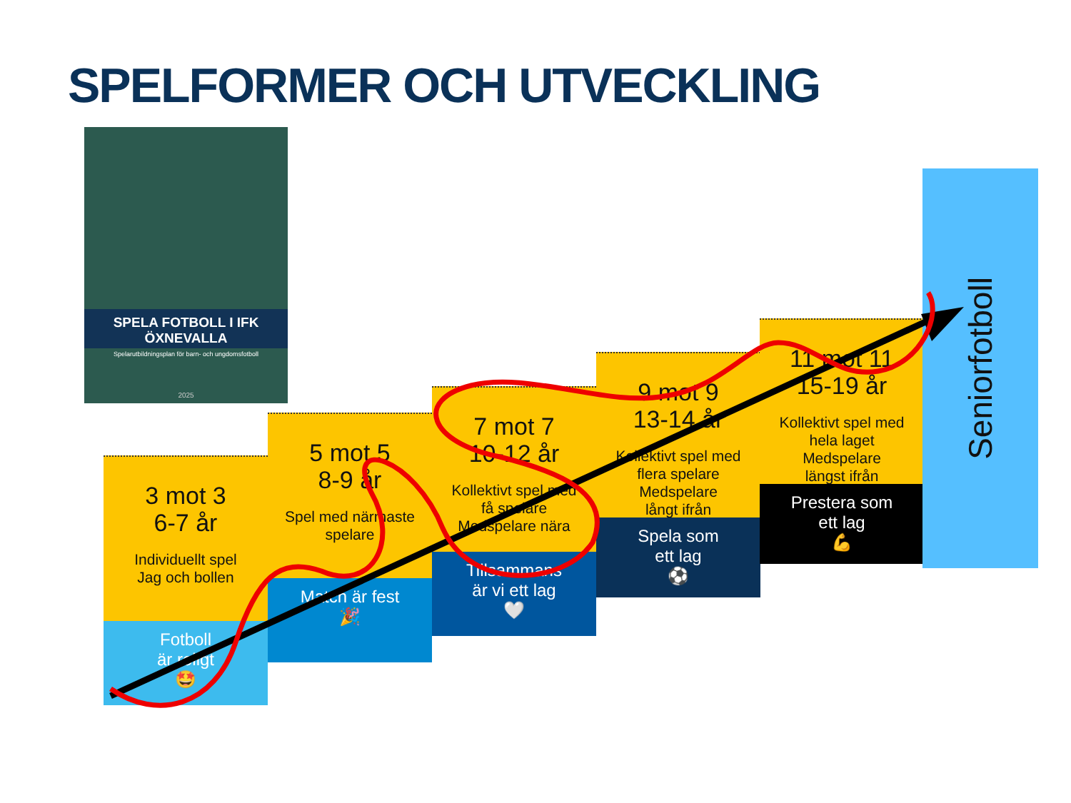SPELFORMER OCH UTVECKLING
SPELA FOTBOLL I IFK ÖXNEVALLA
Spelarutbildningsplan för barn- och ungdomsfotboll
2025
3 mot 3
6-7 år
Individuellt spel
Jag och bollen
Fotboll
är roligt
🤩
5 mot 5
8-9 år
Spel med närmaste
spelare
Match är fest
🎉
7 mot 7
10-12 år
Kollektivt spel med
få spelare
Medspelare nära
Tillsammans
är vi ett lag
🤍
9 mot 9
13-14 år
Kollektivt spel med
flera spelare
Medspelare
långt ifrån
Spela som
ett lag
⚽
11 mot 11
15-19 år
Kollektivt spel med
hela laget
Medspelare
längst ifrån
Prestera som
ett lag
💪
Seniorfotboll